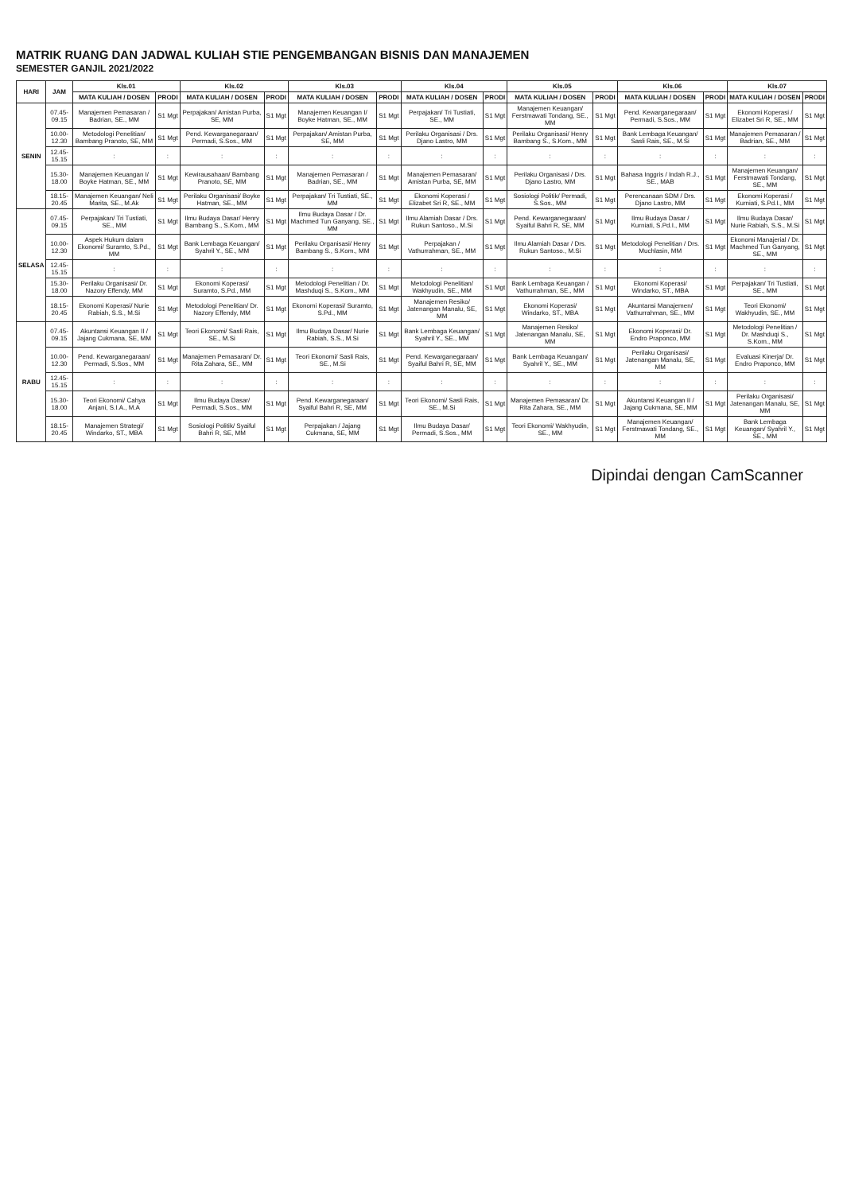MATRIK RUANG DAN JADWAL KULIAH STIE PENGEMBANGAN BISNIS DAN MANAJEMEN
SEMESTER GANJIL 2021/2022
| HARI | JAM | Kls.01 | | Kls.02 | | Kls.03 | | Kls.04 | | Kls.05 | | Kls.06 | | Kls.07 | |
| --- | --- | --- | --- | --- | --- | --- | --- | --- | --- | --- | --- | --- | --- | --- | --- |
| | | MATA KULIAH / DOSEN | PRODI | MATA KULIAH / DOSEN | PRODI | MATA KULIAH / DOSEN | PRODI | MATA KULIAH / DOSEN | PRODI | MATA KULIAH / DOSEN | PRODI | MATA KULIAH / DOSEN | PRODI | MATA KULIAH / DOSEN | PRODI |
| SENIN | 07.45-09.15 | Manajemen Pemasaran / Badrian, SE., MM | S1 Mgt | Perpajakan/ Amistan Purba, SE, MM | S1 Mgt | Manajemen Keuangan I/ Boyke Hatman, SE., MM | S1 Mgt | Perpajakan/ Tri Tustiati, SE., MM | S1 Mgt | Manajemen Keuangan/ Ferstmawati Tondang, SE., MM | S1 Mgt | Pend. Kewarganegaraan/ Permadi, S.Sos., MM | S1 Mgt | Ekonomi Koperasi / Elizabet Sri R, SE., MM | S1 Mgt |
| | 10.00-12.30 | Metodologi Penelitian/ Bambang Pranoto, SE, MM | S1 Mgt | Pend. Kewarganegaraan/ Permadi, S.Sos., MM | S1 Mgt | Perpajakan/ Amistan Purba, SE, MM | S1 Mgt | Perilaku Organisasi / Drs. Djano Lastro, MM | S1 Mgt | Perilaku Organisasi/ Henry Bambang S., S.Kom., MM | S1 Mgt | Bank Lembaga Keuangan/ Sasli Rais, SE., M.Si | S1 Mgt | Manajemen Pemasaran / Badrian, SE., MM | S1 Mgt |
| | 12.45-15.15 | : | : | : | : | : | : | : | : | : | : | : | : | : | : |
| | 15.30-18.00 | Manajemen Keuangan I/ Boyke Hatman, SE., MM | S1 Mgt | Kewirausahaan/ Bambang Pranoto, SE, MM | S1 Mgt | Manajemen Pemasaran / Badrian, SE., MM | S1 Mgt | Manajemen Pemasaran/ Amistan Purba, SE, MM | S1 Mgt | Perilaku Organisasi / Drs. Djano Lastro, MM | S1 Mgt | Bahasa Inggris / Indah R.J., SE., MAB | S1 Mgt | Manajemen Keuangan/ Ferstmawati Tondang, SE., MM | S1 Mgt |
| | 18.15-20.45 | Manajemen Keuangan/ Neli Marita, SE., M.Ak | S1 Mgt | Perilaku Organisasi/ Boyke Hatman, SE., MM | S1 Mgt | Perpajakan/ Tri Tustiati, SE., MM | S1 Mgt | Ekonomi Koperasi / Elizabet Sri R, SE., MM | S1 Mgt | Sosiologi Politik/ Permadi, S.Sos., MM | S1 Mgt | Perencanaan SDM / Drs. Djano Lastro, MM | S1 Mgt | Ekonomi Koperasi / Kurniati, S.Pd.I., MM | S1 Mgt |
| SELASA | 07.45-09.15 | Perpajakan/ Tri Tustiati, SE., MM | S1 Mgt | Ilmu Budaya Dasar/ Henry Bambang S., S.Kom., MM | S1 Mgt | Ilmu Budaya Dasar / Dr. Machmed Tun Ganyang, SE., MM | S1 Mgt | Ilmu Alamiah Dasar / Drs. Rukun Santoso., M.Si | S1 Mgt | Pend. Kewarganegaraan/ Syaiful Bahri R, SE, MM | S1 Mgt | Ilmu Budaya Dasar / Kurniati, S.Pd.I., MM | S1 Mgt | Ilmu Budaya Dasar/ Nurie Rabiah, S.S., M.Si | S1 Mgt |
| | 10.00-12.30 | Aspek Hukum dalam Ekonomi/ Suramto, S.Pd., MM | S1 Mgt | Bank Lembaga Keuangan/ Syahril Y., SE., MM | S1 Mgt | Perilaku Organisasi/ Henry Bambang S., S.Kom., MM | S1 Mgt | Perpajakan / Vathurrahman, SE., MM | S1 Mgt | Ilmu Alamiah Dasar / Drs. Rukun Santoso., M.Si | S1 Mgt | Metodologi Penelitian / Drs. Muchlasin, MM | S1 Mgt | Ekonomi Manajerial / Dr. Machmed Tun Ganyang, SE., MM | S1 Mgt |
| | 12.45-15.15 | : | : | : | : | : | : | : | : | : | : | : | : | : | : |
| | 15.30-18.00 | Perilaku Organisasi/ Dr. Nazory Effendy, MM | S1 Mgt | Ekonomi Koperasi/ Suramto, S.Pd., MM | S1 Mgt | Metodologi Penelitian / Dr. Mashduqi S., S.Kom., MM | S1 Mgt | Metodologi Penelitian/ Wakhyudin, SE., MM | S1 Mgt | Bank Lembaga Keuangan / Vathurrahman, SE., MM | S1 Mgt | Ekonomi Koperasi/ Windarko, ST., MBA | S1 Mgt | Perpajakan/ Tri Tustiati, SE., MM | S1 Mgt |
| | 18.15-20.45 | Ekonomi Koperasi/ Nurie Rabiah, S.S., M.Si | S1 Mgt | Metodologi Penelitian/ Dr. Nazory Effendy, MM | S1 Mgt | Ekonomi Koperasi/ Suramto, S.Pd., MM | S1 Mgt | Manajemen Resiko/ Jatenangan Manalu, SE, MM | S1 Mgt | Ekonomi Koperasi/ Windarko, ST., MBA | S1 Mgt | Akuntansi Manajemen/ Vathurrahman, SE., MM | S1 Mgt | Teori Ekonomi/ Wakhyudin, SE., MM | S1 Mgt |
| RABU | 07.45-09.15 | Akuntansi Keuangan II / Jajang Cukmana, SE, MM | S1 Mgt | Teori Ekonomi/ Sasli Rais, SE., M.Si | S1 Mgt | Ilmu Budaya Dasar/ Nurie Rabiah, S.S., M.Si | S1 Mgt | Bank Lembaga Keuangan/ Syahril Y., SE., MM | S1 Mgt | Manajemen Resiko/ Jatenangan Manalu, SE, MM | S1 Mgt | Ekonomi Koperasi/ Dr. Endro Praponco, MM | S1 Mgt | Metodologi Penelitian / Dr. Mashduqi S., S.Kom., MM | S1 Mgt |
| | 10.00-12.30 | Pend. Kewarganegaraan/ Permadi, S.Sos., MM | S1 Mgt | Manajemen Pemasaran/ Dr. Rita Zahara, SE., MM | S1 Mgt | Teori Ekonomi/ Sasli Rais, SE., M.Si | S1 Mgt | Pend. Kewarganegaraan/ Syaiful Bahri R, SE, MM | S1 Mgt | Bank Lembaga Keuangan/ Syahril Y., SE., MM | S1 Mgt | Perilaku Organisasi/ Jatenangan Manalu, SE, MM | S1 Mgt | Evaluasi Kinerja/ Dr. Endro Praponco, MM | S1 Mgt |
| | 12.45-15.15 | : | : | : | : | : | : | : | : | : | : | : | : | : | : |
| | 15.30-18.00 | Teori Ekonomi/ Cahya Anjani, S.I.A., M.A | S1 Mgt | Ilmu Budaya Dasar/ Permadi, S.Sos., MM | S1 Mgt | Pend. Kewarganegaraan/ Syaiful Bahri R, SE, MM | S1 Mgt | Teori Ekonomi/ Sasli Rais, SE., M.Si | S1 Mgt | Manajemen Pemasaran/ Dr. Rita Zahara, SE., MM | S1 Mgt | Akuntansi Keuangan II / Jajang Cukmana, SE, MM | S1 Mgt | Perilaku Organisasi/ Jatenangan Manalu, SE, MM | S1 Mgt |
| | 18.15-20.45 | Manajemen Strategi/ Windarko, ST., MBA | S1 Mgt | Sosiologi Politik/ Syaiful Bahri R, SE, MM | S1 Mgt | Perpajakan / Jajang Cukmana, SE, MM | S1 Mgt | Ilmu Budaya Dasar/ Permadi, S.Sos., MM | S1 Mgt | Teori Ekonomi/ Wakhyudin, SE., MM | S1 Mgt | Manajemen Keuangan/ Ferstmawati Tondang, SE., MM | S1 Mgt | Bank Lembaga Keuangan/ Syahril Y., SE., MM | S1 Mgt |
Dipindai dengan CamScanner